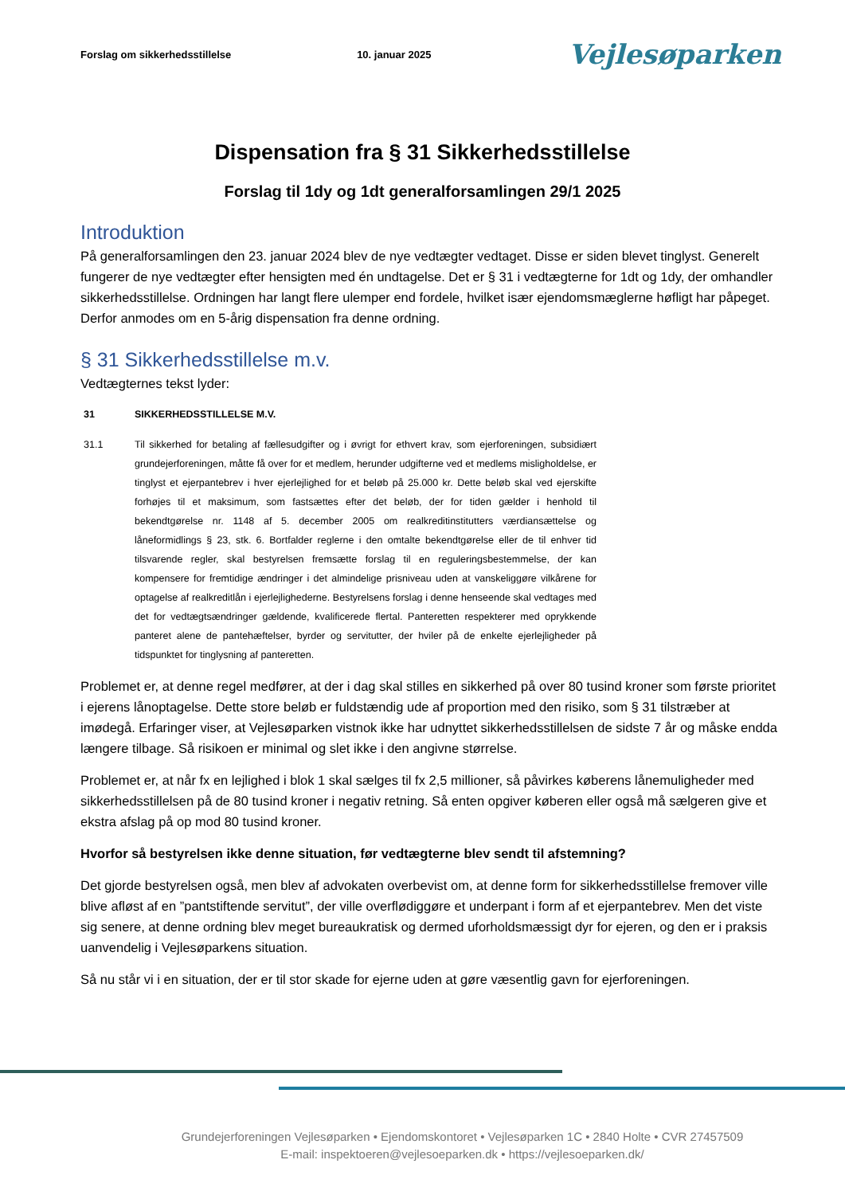Forslag om sikkerhedsstillelse 10. januar 2025 Vejlesøparken
Dispensation fra § 31 Sikkerhedsstillelse
Forslag til 1dy og 1dt generalforsamlingen 29/1 2025
Introduktion
På generalforsamlingen den 23. januar 2024 blev de nye vedtægter vedtaget. Disse er siden blevet tinglyst. Generelt fungerer de nye vedtægter efter hensigten med én undtagelse. Det er § 31 i vedtægterne for 1dt og 1dy, der omhandler sikkerhedsstillelse. Ordningen har langt flere ulemper end fordele, hvilket især ejendomsmæglerne høfligt har påpeget. Derfor anmodes om en 5-årig dispensation fra denne ordning.
§ 31 Sikkerhedsstillelse m.v.
Vedtægternes tekst lyder:
31 SIKKERHEDSSTILLELSE M.V.
31.1 Til sikkerhed for betaling af fællesudgifter og i øvrigt for ethvert krav, som ejerforeningen, subsidiært grundejerforeningen, måtte få over for et medlem, herunder udgifterne ved et medlems misligholdelse, er tinglyst et ejerpantebrev i hver ejerlejlighed for et beløb på 25.000 kr. Dette beløb skal ved ejerskifte forhøjes til et maksimum, som fastsættes efter det beløb, der for tiden gælder i henhold til bekendtgørelse nr. 1148 af 5. december 2005 om realkreditinstitutters værdiansættelse og låneformidlings § 23, stk. 6. Bortfalder reglerne i den omtalte bekendtgørelse eller de til enhver tid tilsvarende regler, skal bestyrelsen fremsætte forslag til en reguleringsbestemmelse, der kan kompensere for fremtidige ændringer i det almindelige prisniveau uden at vanskeliggøre vilkårene for optagelse af realkreditlån i ejerlejlighederne. Bestyrelsens forslag i denne henseende skal vedtages med det for vedtægtsændringer gældende, kvalificerede flertal. Panteretten respekterer med oprykkende panteret alene de pantehæftelser, byrder og servitutter, der hviler på de enkelte ejerlejligheder på tidspunktet for tinglysning af panteretten.
Problemet er, at denne regel medfører, at der i dag skal stilles en sikkerhed på over 80 tusind kroner som første prioritet i ejerens lånoptagelse. Dette store beløb er fuldstændig ude af proportion med den risiko, som § 31 tilstræber at imødegå. Erfaringer viser, at Vejlesøparken vistnok ikke har udnyttet sikkerhedsstillelsen de sidste 7 år og måske endda længere tilbage. Så risikoen er minimal og slet ikke i den angivne størrelse.
Problemet er, at når fx en lejlighed i blok 1 skal sælges til fx 2,5 millioner, så påvirkes køberens lånemuligheder med sikkerhedsstillelsen på de 80 tusind kroner i negativ retning. Så enten opgiver køberen eller også må sælgeren give et ekstra afslag på op mod 80 tusind kroner.
Hvorfor så bestyrelsen ikke denne situation, før vedtægterne blev sendt til afstemning?
Det gjorde bestyrelsen også, men blev af advokaten overbevist om, at denne form for sikkerhedsstillelse fremover ville blive afløst af en ”pantstiftende servitut”, der ville overflødiggøre et underpant i form af et ejerpantebrev. Men det viste sig senere, at denne ordning blev meget bureaukratisk og dermed uforholdsmæssigt dyr for ejeren, og den er i praksis uanvendelig i Vejlesøparkens situation.
Så nu står vi i en situation, der er til stor skade for ejerne uden at gøre væsentlig gavn for ejerforeningen.
Grundejerforeningen Vejlesøparken • Ejendomskontoret • Vejlesøparken 1C • 2840 Holte • CVR 27457509
E-mail: inspektoeren@vejlesoeparken.dk • https://vejlesoeparken.dk/